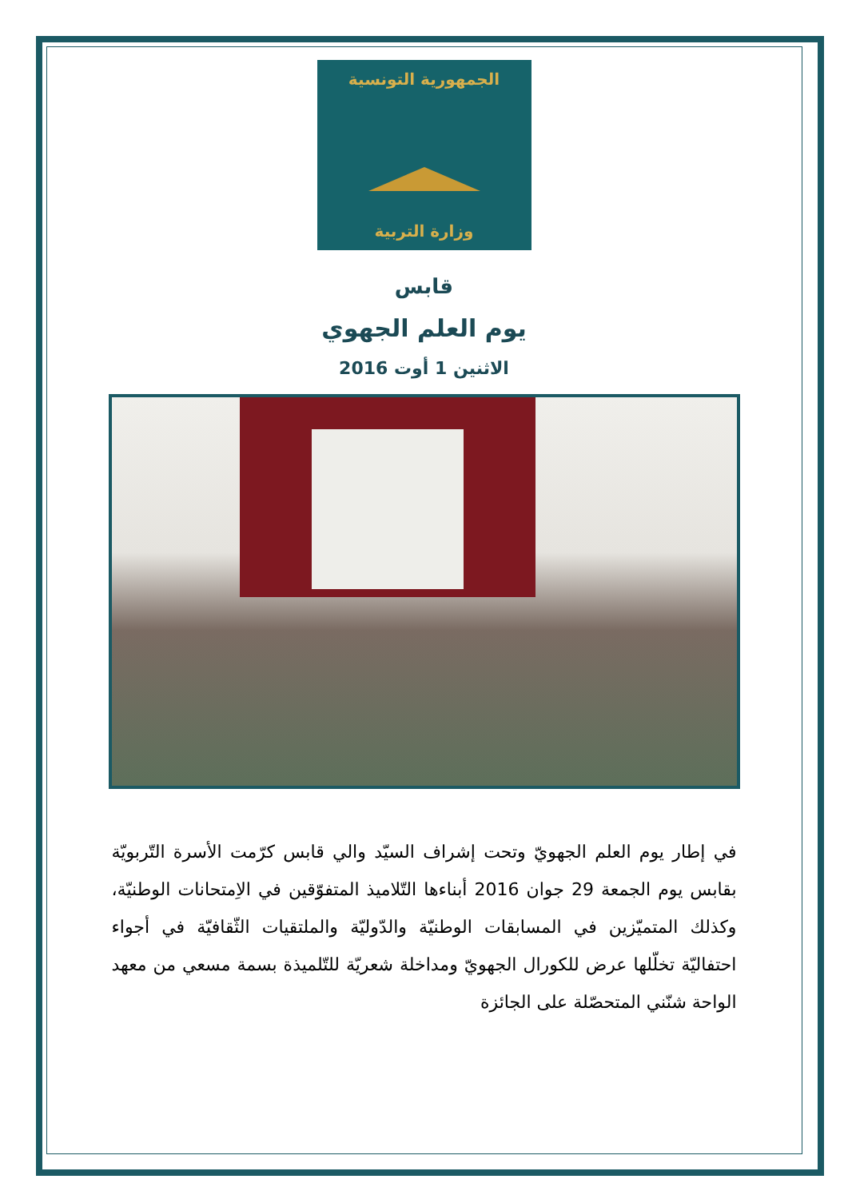الجمهورية التونسية
وزارة التربية
قابس
يوم العلم الجهوي
الاثنين 1 أوت 2016
في إطار يوم العلم الجهويّ وتحت إشراف السيّد والي قابس كرّمت الأسرة التّربويّة بقابس يوم الجمعة 29 جوان 2016 أبناءها التّلاميذ المتفوّقين في الاِمتحانات الوطنيّة، وكذلك المتميّزين في المسابقات الوطنيّة والدّوليّة والملتقيات الثّقافيّة في أجواء احتفاليّة تخلّلها عرض للكورال الجهويّ ومداخلة شعريّة للتّلميذة بسمة مسعي من معهد الواحة شنّني المتحصّلة على الجائزة